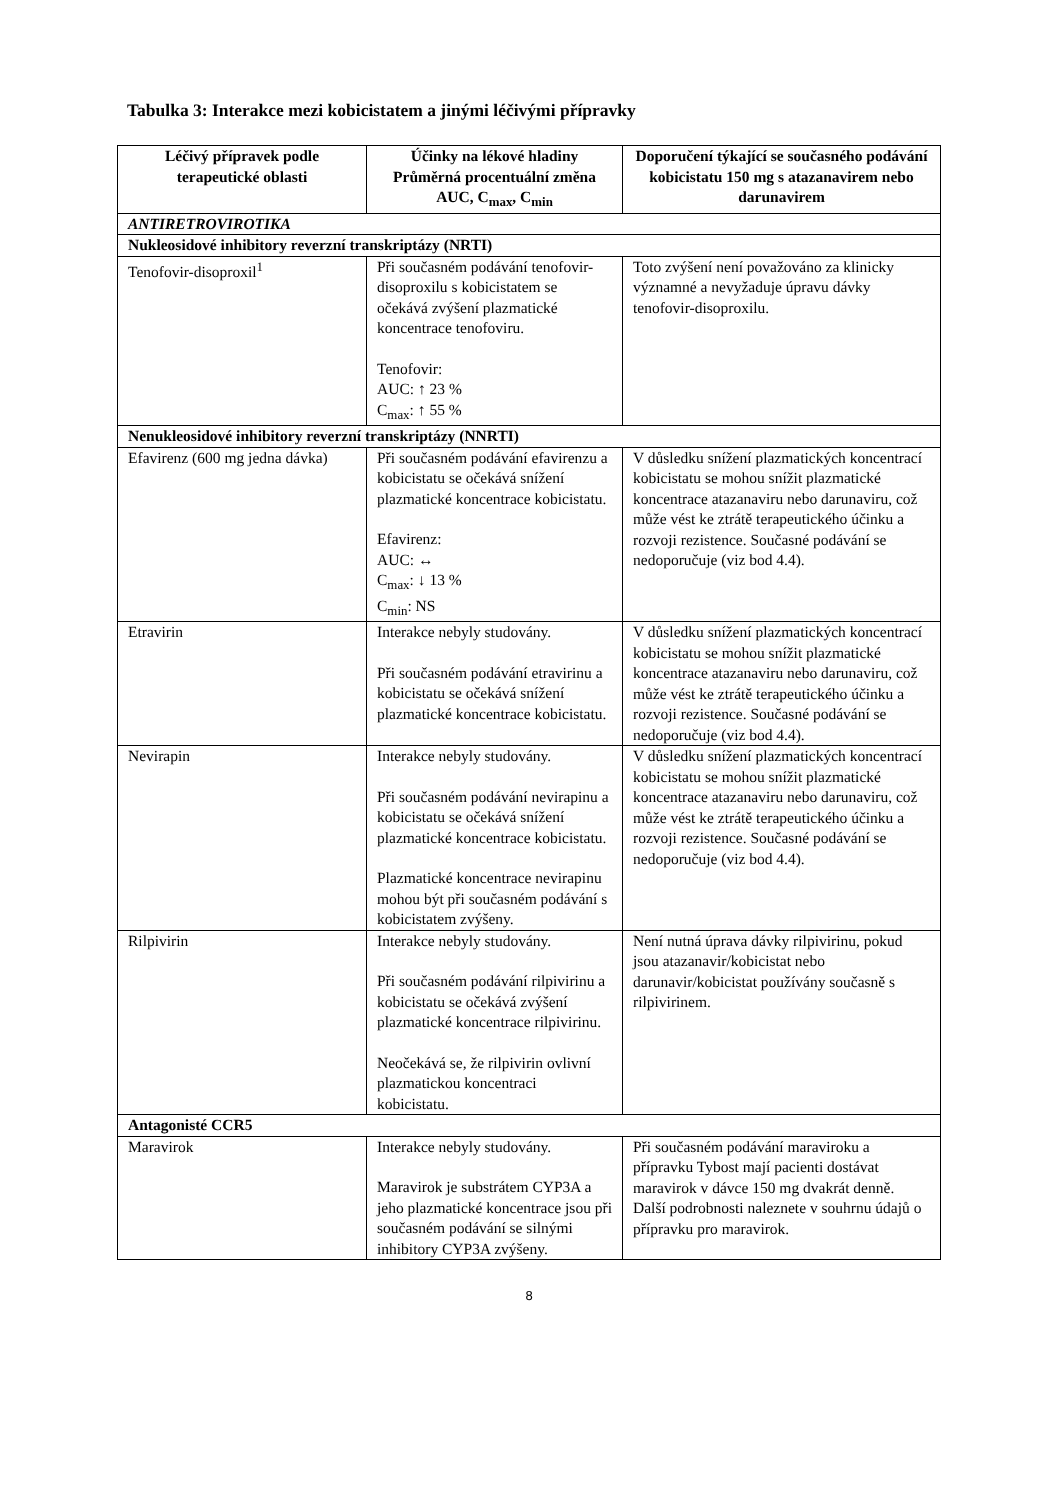Tabulka 3: Interakce mezi kobicistatem a jinými léčivými přípravky
| Léčivý přípravek podle terapeutické oblasti | Účinky na lékové hladiny Průměrná procentuální změna AUC, C<sub>max</sub>, C<sub>min</sub> | Doporučení týkající se současného podávání kobicistatu 150 mg s atazanavirem nebo darunavirem |
| --- | --- | --- |
| ANTIRETROVIROTIKA | | |
| Nukleosidové inhibitory reverzní transkriptázy (NRTI) | | |
| Tenofovir-disoproxil<sup>1</sup> | Při současném podávání tenofovir-disoproxilu s kobicistatem se očekává zvýšení plazmatické koncentrace tenofoviru. Tenofovir: AUC: ↑ 23 % C<sub>max</sub>: ↑ 55 % | Toto zvýšení není považováno za klinicky významné a nevyžaduje úpravu dávky tenofovir-disoproxilu. |
| Nenukleosidové inhibitory reverzní transkriptázy (NNRTI) | | |
| Efavirenz (600 mg jedna dávka) | Při současném podávání efavirenzu a kobicistatu se očekává snížení plazmatické koncentrace kobicistatu. Efavirenz: AUC: ↔ C<sub>max</sub>: ↓ 13 % C<sub>min</sub>: NS | V důsledku snížení plazmatických koncentrací kobicistatu se mohou snížit plazmatické koncentrace atazanaviru nebo darunaviru, což může vést ke ztrátě terapeutického účinku a rozvoji rezistence. Současné podávání se nedoporučuje (viz bod 4.4). |
| Etravirin | Interakce nebyly studovány. Při současném podávání etravirinu a kobicistatu se očekává snížení plazmatické koncentrace kobicistatu. | V důsledku snížení plazmatických koncentrací kobicistatu se mohou snížit plazmatické koncentrace atazanaviru nebo darunaviru, což může vést ke ztrátě terapeutického účinku a rozvoji rezistence. Současné podávání se nedoporučuje (viz bod 4.4). |
| Nevirapin | Interakce nebyly studovány. Při současném podávání nevirapinu a kobicistatu se očekává snížení plazmatické koncentrace kobicistatu. Plazmatické koncentrace nevirapinu mohou být při současném podávání s kobicistatem zvýšeny. | V důsledku snížení plazmatických koncentrací kobicistatu se mohou snížit plazmatické koncentrace atazanaviru nebo darunaviru, což může vést ke ztrátě terapeutického účinku a rozvoji rezistence. Současné podávání se nedoporučuje (viz bod 4.4). |
| Rilpivirin | Interakce nebyly studovány. Při současném podávání rilpivirinu a kobicistatu se očekává zvýšení plazmatické koncentrace rilpivirinu. Neočekává se, že rilpivirin ovlivní plazmatickou koncentraci kobicistatu. | Není nutná úprava dávky rilpivirinu, pokud jsou atazanavir/kobicistat nebo darunavir/kobicistat používány současně s rilpivirinem. |
| Antagonisté CCR5 | | |
| Maravirok | Interakce nebyly studovány. Maravirok je substrátem CYP3A a jeho plazmatické koncentrace jsou při současném podávání se silnými inhibitory CYP3A zvýšeny. | Při současném podávání maraviroku a přípravku Tybost mají pacienti dostávat maravirok v dávce 150 mg dvakrát denně. Další podrobnosti naleznete v souhrnu údajů o přípravku pro maravirok. |
8